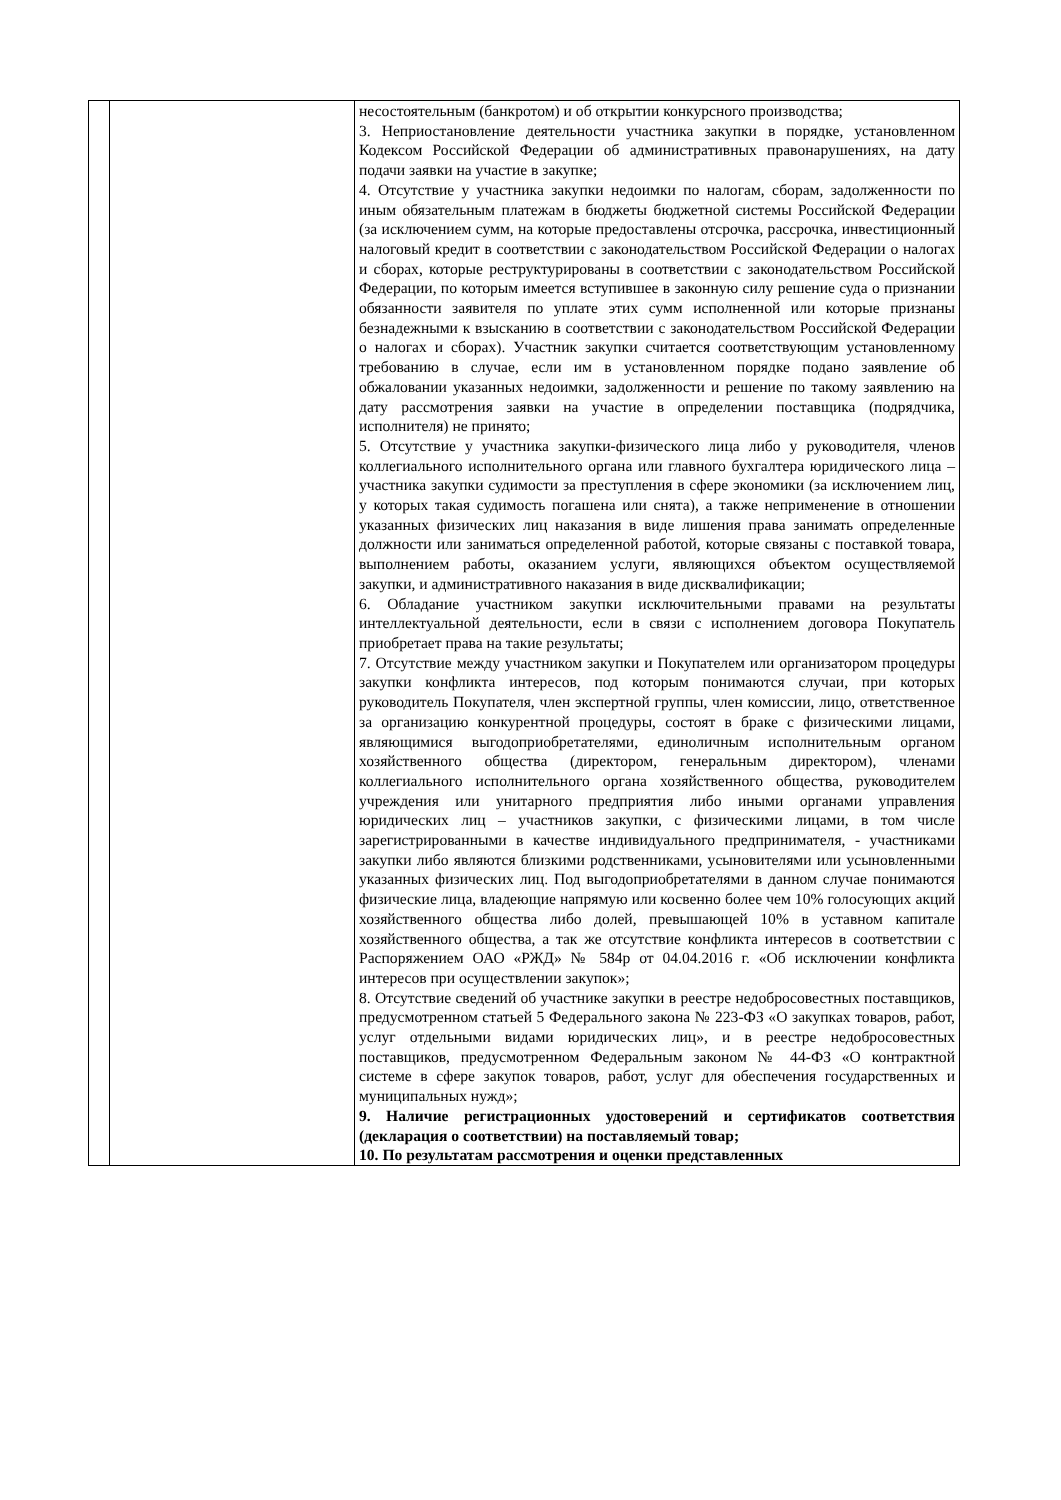| | | несостоятельным (банкротом) и об открытии конкурсного производства; 3. Неприостановление деятельности участника закупки в порядке, установленном Кодексом Российской Федерации об административных правонарушениях, на дату подачи заявки на участие в закупке; 4. Отсутствие у участника закупки недоимки по налогам, сборам, задолженности по иным обязательным платежам в бюджеты бюджетной системы Российской Федерации (за исключением сумм, на которые предоставлены отсрочка, рассрочка, инвестиционный налоговый кредит в соответствии с законодательством Российской Федерации о налогах и сборах, которые реструктурированы в соответствии с законодательством Российской Федерации, по которым имеется вступившее в законную силу решение суда о признании обязанности заявителя по уплате этих сумм исполненной или которые признаны безнадежными к взысканию в соответствии с законодательством Российской Федерации о налогах и сборах). Участник закупки считается соответствующим установленному требованию в случае, если им в установленном порядке подано заявление об обжаловании указанных недоимки, задолженности и решение по такому заявлению на дату рассмотрения заявки на участие в определении поставщика (подрядчика, исполнителя) не принято; 5. Отсутствие у участника закупки-физического лица либо у руководителя, членов коллегиального исполнительного органа или главного бухгалтера юридического лица – участника закупки судимости за преступления в сфере экономики (за исключением лиц, у которых такая судимость погашена или снята), а также неприменение в отношении указанных физических лиц наказания в виде лишения права занимать определенные должности или заниматься определенной работой, которые связаны с поставкой товара, выполнением работы, оказанием услуги, являющихся объектом осуществляемой закупки, и административного наказания в виде дисквалификации; 6. Обладание участником закупки исключительными правами на результаты интеллектуальной деятельности, если в связи с исполнением договора Покупатель приобретает права на такие результаты; 7. Отсутствие между участником закупки и Покупателем или организатором процедуры закупки конфликта интересов, под которым понимаются случаи, при которых руководитель Покупателя, член экспертной группы, член комиссии, лицо, ответственное за организацию конкурентной процедуры, состоят в браке с физическими лицами, являющимися выгодоприобретателями, единоличным исполнительным органом хозяйственного общества (директором, генеральным директором), членами коллегиального исполнительного органа хозяйственного общества, руководителем учреждения или унитарного предприятия либо иными органами управления юридических лиц – участников закупки, с физическими лицами, в том числе зарегистрированными в качестве индивидуального предпринимателя, - участниками закупки либо являются близкими родственниками, усыновителями или усыновленными указанных физических лиц. Под выгодоприобретателями в данном случае понимаются физические лица, владеющие напрямую или косвенно более чем 10% голосующих акций хозяйственного общества либо долей, превышающей 10% в уставном капитале хозяйственного общества, а так же отсутствие конфликта интересов в соответствии с Распоряжением ОАО «РЖД» № 584р от 04.04.2016 г. «Об исключении конфликта интересов при осуществлении закупок»; 8. Отсутствие сведений об участнике закупки в реестре недобросовестных поставщиков, предусмотренном статьей 5 Федерального закона № 223-ФЗ «О закупках товаров, работ, услуг отдельными видами юридических лиц», и в реестре недобросовестных поставщиков, предусмотренном Федеральным законом № 44-ФЗ «О контрактной системе в сфере закупок товаров, работ, услуг для обеспечения государственных и муниципальных нужд»; 9. Наличие регистрационных удостоверений и сертификатов соответствия (декларация о соответствии) на поставляемый товар; 10. По результатам рассмотрения и оценки представленных |